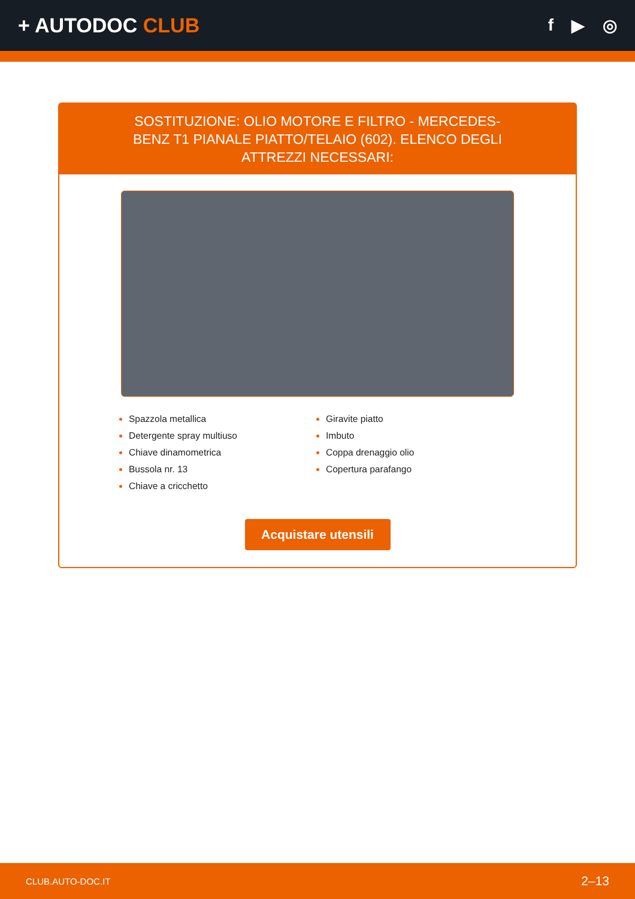+ AUTODOC CLUB
f ▶ ◎
SOSTITUZIONE: OLIO MOTORE E FILTRO - MERCEDES-BENZ T1 PIANALE PIATTO/TELAIO (602). ELENCO DEGLI ATTREZZI NECESSARI:
Spazzola metallica
Detergente spray multiuso
Chiave dinamometrica
Bussola nr. 13
Chiave a cricchetto
Giravite piatto
Imbuto
Coppa drenaggio olio
Copertura parafango
Acquistare utensili
CLUB.AUTO-DOC.IT 2–13